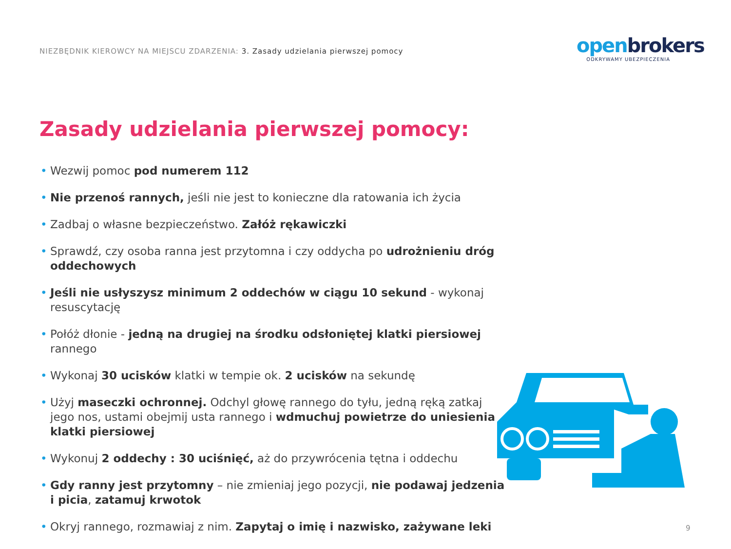NIEZBĘDNIK KIEROWCY NA MIEJSCU ZDARZENIA: 3. Zasady udzielania pierwszej pomocy
open brokers
ODKRYWAMY UBEZPIECZENIA
Zasady udzielania pierwszej pomocy:
• Wezwij pomoc pod numerem 112
• Nie przenoś rannych, jeśli nie jest to konieczne dla ratowania ich życia
• Zadbaj o własne bezpieczeństwo. Załóż rękawiczki
• Sprawdź, czy osoba ranna jest przytomna i czy oddycha po udrożnieniu dróg oddechowych
• Jeśli nie usłyszysz minimum 2 oddechów w ciągu 10 sekund - wykonaj resuscytację
• Połóż dłonie - jedną na drugiej na środku odsłoniętej klatki piersiowej rannego
• Wykonaj 30 ucisków klatki w tempie ok. 2 ucisków na sekundę
• Użyj maseczki ochronnej. Odchyl głowę rannego do tyłu, jedną ręką zatkaj jego nos, ustami obejmij usta rannego i wdmuchuj powietrze do uniesienia klatki piersiowej
• Wykonuj 2 oddechy : 30 uciśnięć, aż do przywrócenia tętna i oddechu
• Gdy ranny jest przytomny – nie zmieniaj jego pozycji, nie podawaj jedzenia i picia, zatamuj krwotok
• Okryj rannego, rozmawiaj z nim. Zapytaj o imię i nazwisko, zażywane leki
9